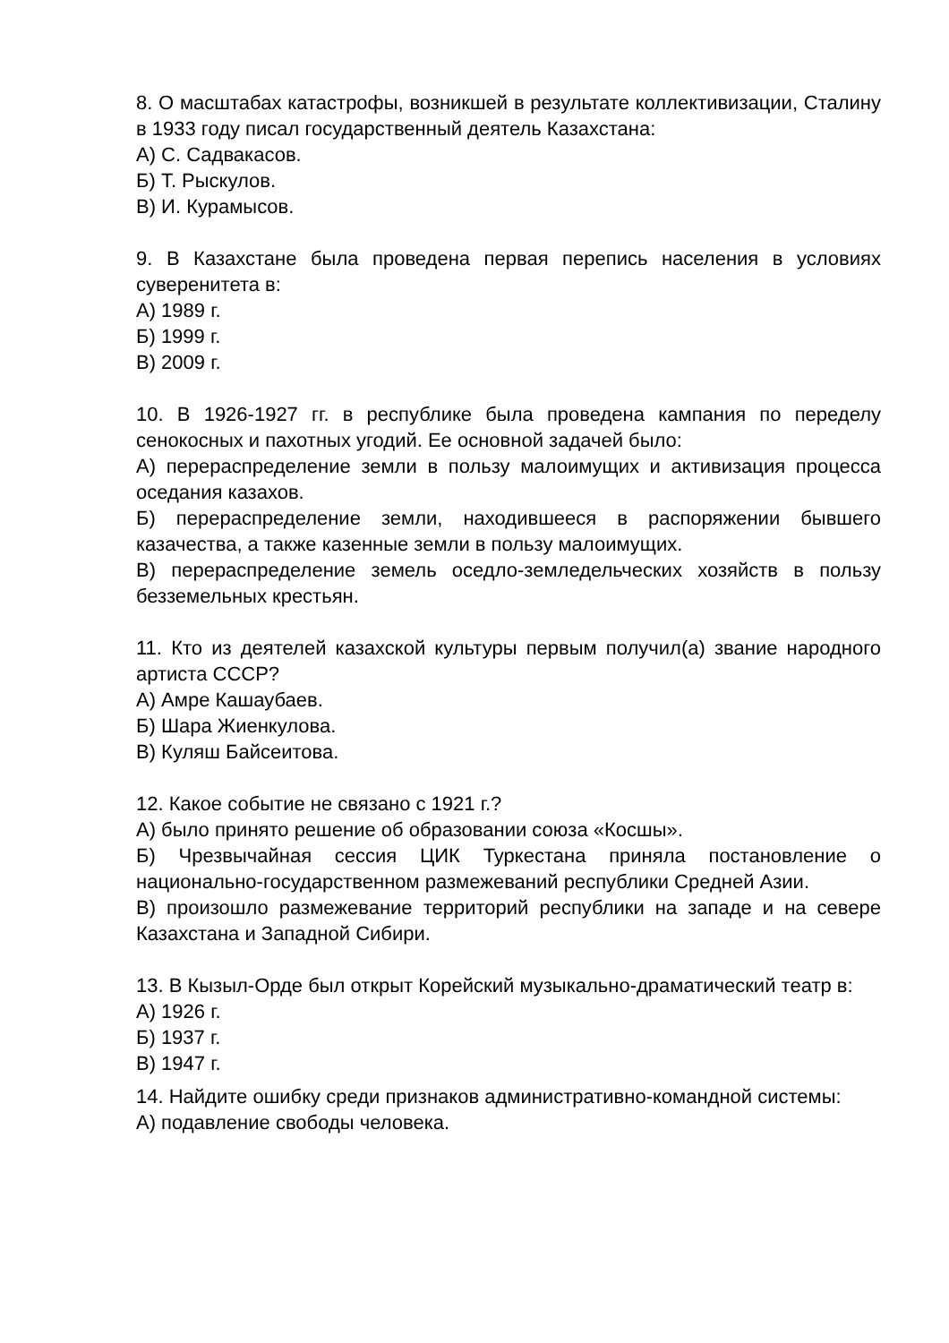8. О масштабах катастрофы, возникшей в результате коллективизации, Сталину в 1933 году писал государственный деятель Казахстана:
А) С. Садвакасов.
Б) Т. Рыскулов.
В) И. Курамысов.
9. В Казахстане была проведена первая перепись населения в условиях суверенитета в:
А) 1989 г.
Б) 1999 г.
В) 2009 г.
10. В 1926-1927 гг. в республике была проведена кампания по переделу сенокосных и пахотных угодий. Ее основной задачей было:
А) перераспределение земли в пользу малоимущих и активизация процесса оседания казахов.
Б) перераспределение земли, находившееся в распоряжении бывшего казачества, а также казенные земли в пользу малоимущих.
В) перераспределение земель оседло-земледельческих хозяйств в пользу безземельных крестьян.
11. Кто из деятелей казахской культуры первым получил(а) звание народного артиста СССР?
А) Амре Кашаубаев.
Б) Шара Жиенкулова.
В) Куляш Байсеитова.
12. Какое событие не связано с 1921 г.?
А) было принято решение об образовании союза «Косшы».
Б) Чрезвычайная сессия ЦИК Туркестана приняла постановление о национально-государственном размежеваний республики Средней Азии.
В) произошло размежевание территорий республики на западе и на севере Казахстана и Западной Сибири.
13. В Кызыл-Орде был открыт Корейский музыкально-драматический театр в:
А) 1926 г.
Б) 1937 г.
В) 1947 г.
14. Найдите ошибку среди признаков административно-командной системы:
А) подавление свободы человека.